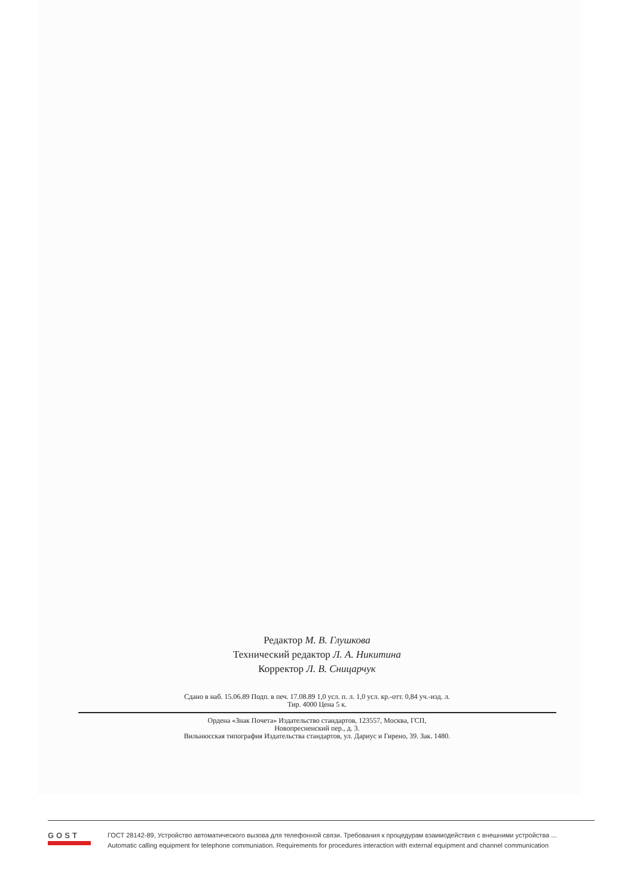Редактор М. В. Глушкова
Технический редактор Л. А. Никитина
Корректор Л. В. Сницарчук
Сдано в наб. 15.06.89 Подп. в печ. 17.08.89 1,0 усл. п. л. 1,0 усл. кр.-отт. 0,84 уч.-изд. л.
Тир. 4000 Цена 5 к.
Ордена «Знак Почета» Издательство стандартов, 123557, Москва, ГСП,
Новопресненский пер., д. 3.
Вильнюсская типография Издательства стандартов, ул. Дариус и Гирено, 39. Зак. 1480.
GOST
ГОСТ 28142-89, Устройство автоматического вызова для телефонной связи. Требования к процедурам взаимодействия с внешними устройства ...
Automatic calling equipment for telephone communiation. Requirements for procedures interaction with external equipment and channel communication